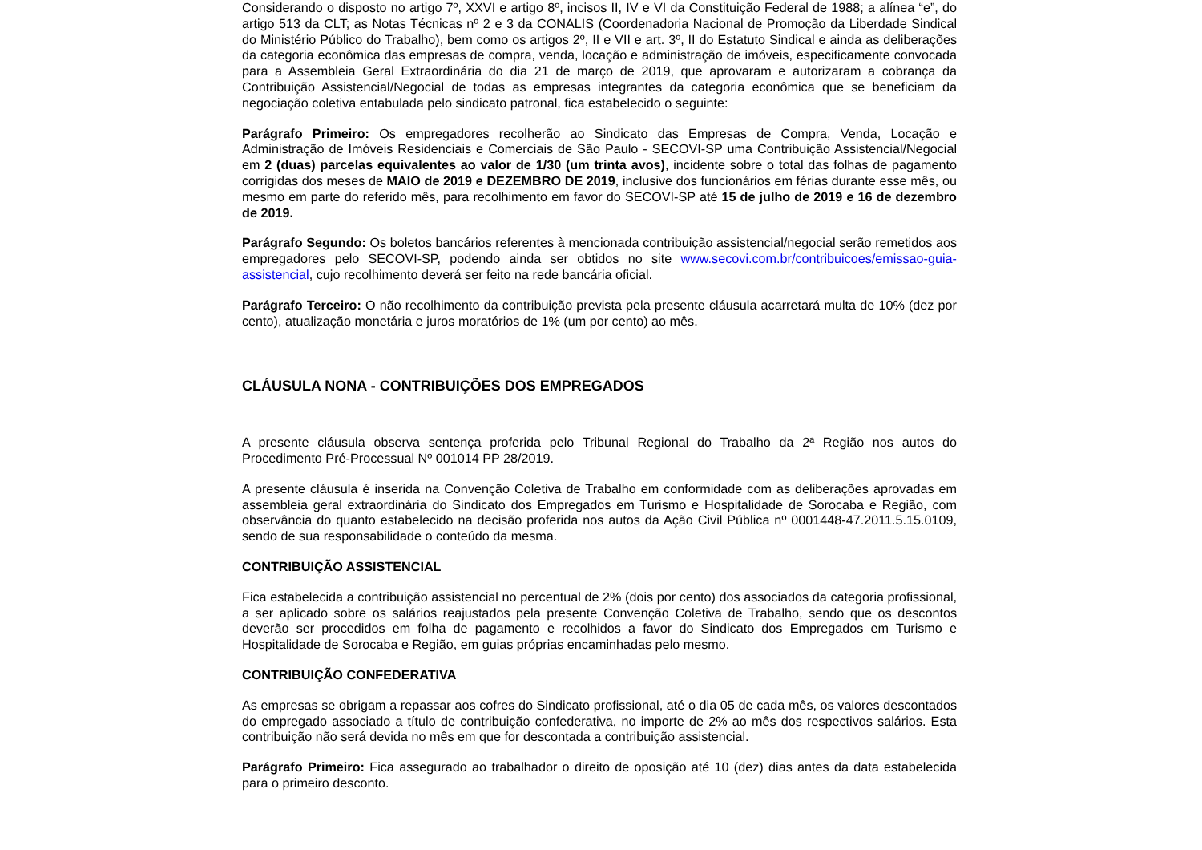Considerando o disposto no artigo 7º, XXVI e artigo 8º, incisos II, IV e VI da Constituição Federal de 1988; a alínea “e”, do artigo 513 da CLT; as Notas Técnicas nº 2 e 3 da CONALIS (Coordenadoria Nacional de Promoção da Liberdade Sindical do Ministério Público do Trabalho), bem como os artigos 2º, II e VII e art. 3º, II do Estatuto Sindical e ainda as deliberações da categoria econômica das empresas de compra, venda, locação e administração de imóveis, especificamente convocada para a Assembleia Geral Extraordinária do dia 21 de março de 2019, que aprovaram e autorizaram a cobrança da Contribuição Assistencial/Negocial de todas as empresas integrantes da categoria econômica que se beneficiam da negociação coletiva entabulada pelo sindicato patronal, fica estabelecido o seguinte:
Parágrafo Primeiro: Os empregadores recolherão ao Sindicato das Empresas de Compra, Venda, Locação e Administração de Imóveis Residenciais e Comerciais de São Paulo - SECOVI-SP uma Contribuição Assistencial/Negocial em 2 (duas) parcelas equivalentes ao valor de 1/30 (um trinta avos), incidente sobre o total das folhas de pagamento corrigidas dos meses de MAIO de 2019 e DEZEMBRO DE 2019, inclusive dos funcionários em férias durante esse mês, ou mesmo em parte do referido mês, para recolhimento em favor do SECOVI-SP até 15 de julho de 2019 e 16 de dezembro de 2019.
Parágrafo Segundo: Os boletos bancários referentes à mencionada contribuição assistencial/negocial serão remetidos aos empregadores pelo SECOVI-SP, podendo ainda ser obtidos no site www.secovi.com.br/contribuicoes/emissao-guia-assistencial, cujo recolhimento deverá ser feito na rede bancária oficial.
Parágrafo Terceiro: O não recolhimento da contribuição prevista pela presente cláusula acarretará multa de 10% (dez por cento), atualização monetária e juros moratórios de 1% (um por cento) ao mês.
CLÁUSULA NONA - CONTRIBUIÇÕES DOS EMPREGADOS
A presente cláusula observa sentença proferida pelo Tribunal Regional do Trabalho da 2ª Região nos autos do Procedimento Pré-Processual Nº 001014 PP 28/2019.
A presente cláusula é inserida na Convenção Coletiva de Trabalho em conformidade com as deliberações aprovadas em assembleia geral extraordinária do Sindicato dos Empregados em Turismo e Hospitalidade de Sorocaba e Região, com observância do quanto estabelecido na decisão proferida nos autos da Ação Civil Pública nº 0001448-47.2011.5.15.0109, sendo de sua responsabilidade o conteúdo da mesma.
CONTRIBUIÇÃO ASSISTENCIAL
Fica estabelecida a contribuição assistencial no percentual de 2% (dois por cento) dos associados da categoria profissional, a ser aplicado sobre os salários reajustados pela presente Convenção Coletiva de Trabalho, sendo que os descontos deverão ser procedidos em folha de pagamento e recolhidos a favor do Sindicato dos Empregados em Turismo e Hospitalidade de Sorocaba e Região, em guias próprias encaminhadas pelo mesmo.
CONTRIBUIÇÃO CONFEDERATIVA
As empresas se obrigam a repassar aos cofres do Sindicato profissional, até o dia 05 de cada mês, os valores descontados do empregado associado a título de contribuição confederativa, no importe de 2% ao mês dos respectivos salários. Esta contribuição não será devida no mês em que for descontada a contribuição assistencial.
Parágrafo Primeiro: Fica assegurado ao trabalhador o direito de oposição até 10 (dez) dias antes da data estabelecida para o primeiro desconto.